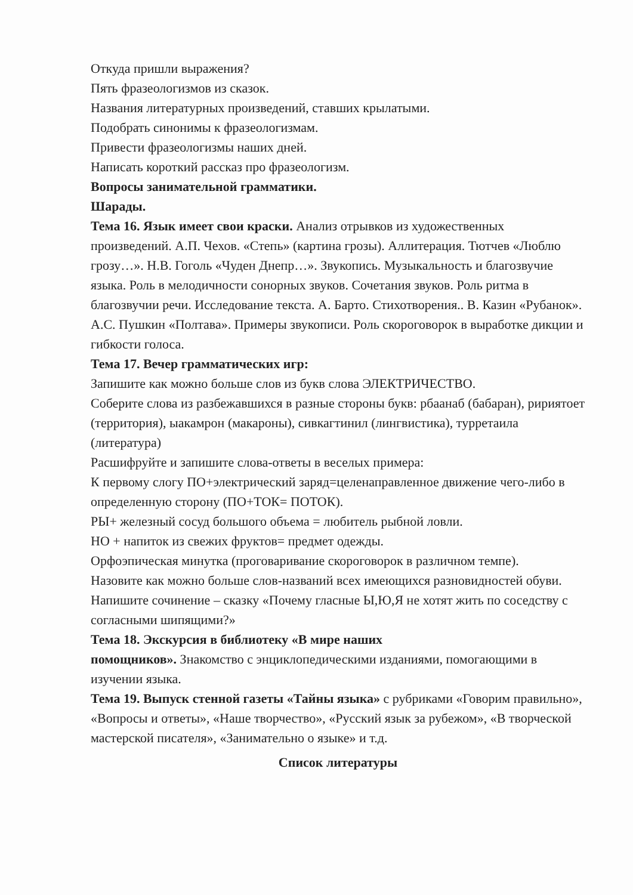Откуда пришли выражения?
Пять фразеологизмов из сказок.
Названия литературных произведений, ставших крылатыми.
Подобрать синонимы к фразеологизмам.
Привести фразеологизмы наших дней.
Написать короткий рассказ про фразеологизм.
Вопросы занимательной грамматики.
Шарады.
Тема 16. Язык имеет свои краски. Анализ отрывков из художественных произведений. А.П. Чехов. «Степь» (картина грозы). Аллитерация. Тютчев «Люблю грозу…». Н.В. Гоголь «Чуден Днепр…». Звукопись. Музыкальность и благозвучие языка. Роль в мелодичности сонорных звуков. Сочетания звуков. Роль ритма в благозвучии речи. Исследование текста. А. Барто. Стихотворения.. В. Казин «Рубанок». А.С. Пушкин «Полтава». Примеры звукописи. Роль скороговорок в выработке дикции и гибкости голоса.
Тема 17. Вечер грамматических игр:
Запишите как можно больше слов из букв слова ЭЛЕКТРИЧЕСТВО.
Соберите слова из разбежавшихся в разные стороны букв: рбаанаб (бабаран), ририятоет (территория), ыакамрон (макароны), сивкагтинил (лингвистика), турретаила (литература)
Расшифруйте и запишите слова-ответы в веселых примера:
К первому слогу ПО+электрический заряд=целенаправленное движение чего-либо в определенную сторону (ПО+ТОК= ПОТОК).
РЫ+ железный сосуд большого объема = любитель рыбной ловли.
НО + напиток из свежих фруктов= предмет одежды.
Орфоэпическая минутка (проговаривание скороговорок в различном темпе).
Назовите как можно больше слов-названий всех имеющихся разновидностей обуви.
Напишите сочинение – сказку «Почему гласные Ы,Ю,Я не хотят жить по соседству с согласными шипящими?»
Тема 18. Экскурсия в библиотеку «В мире наших
помощников». Знакомство с энциклопедическими изданиями, помогающими в изучении языка.
Тема 19. Выпуск стенной газеты «Тайны языка» с рубриками «Говорим правильно», «Вопросы и ответы», «Наше творчество», «Русский язык за рубежом», «В творческой мастерской писателя», «Занимательно о языке» и т.д.
Список литературы